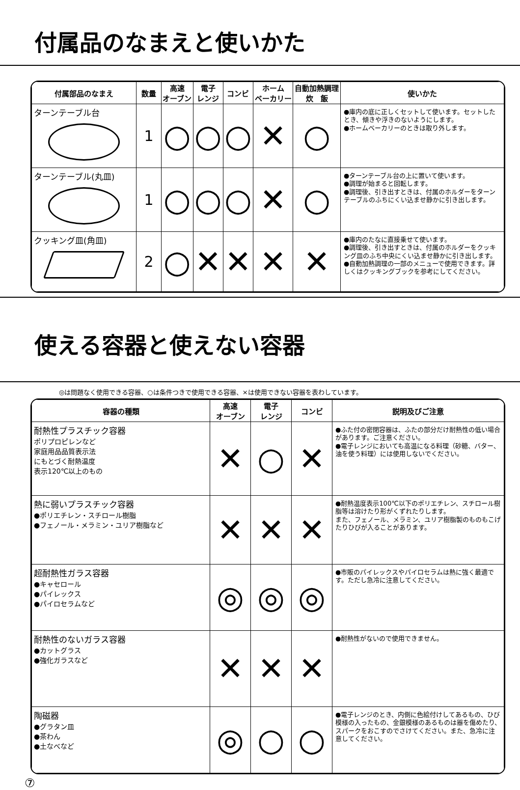付属品のなまえと使いかた
| 付属部品のなまえ | 数量 | 高速 オーブン | 電子 レンジ | コンビ | ホーム ベーカリー | 自動加熱調理 炊 飯 | 使いかた |
| --- | --- | --- | --- | --- | --- | --- | --- |
| ターンテーブル台 | 1 | ○ | ○ | ○ | ✕ | ○ | ●庫内の底に正しくセットして使います。セットしたとき、傾きや浮きのないようにします。 ●ホームベーカリーのときは取り外します。 |
| ターンテーブル(丸皿) | 1 | ○ | ○ | ○ | ✕ | ○ | ●ターンテーブル台の上に置いて使います。 ●調理が始まると回転します。 ●調理後、引き出すときは、付属のホルダーをターンテーブルのふちにくい込ませ静かに引き出します。 |
| クッキング皿(角皿) | 2 | ○ | ✕ | ✕ | ✕ | ✕ | ●庫内のたなに直接乗せて使います。 ●調理後、引き出すときは、付属のホルダーをクッキング皿のふち中央にくい込ませ静かに引き出します。 ●自動加熱調理の一部のメニューで使用できます。詳しくはクッキングブックを参考にしてください。 |
使える容器と使えない容器
◎は問題なく使用できる容器、○は条件つきで使用できる容器、×は使用できない容器を表わしています。
| 容器の種類 | 高速 オーブン | 電子 レンジ | コンビ | 説明及びご注意 |
| --- | --- | --- | --- | --- |
| 耐熱性プラスチック容器 ポリプロピレンなど 家庭用品品質表示法 にもとづく耐熱温度 表示120℃以上のもの | ✕ | ○ | ✕ | ●ふた付の密閉容器は、ふたの部分だけ耐熱性の低い場合があります。ご注意ください。 ●電子レンジにおいても高温になる料理（砂糖、バター、油を使う料理）には使用しないでください。 |
| 熱に弱いプラスチック容器 ●ポリエチレン・スチロール樹脂 ●フェノール・メラミン・ユリア樹脂など | ✕ | ✕ | ✕ | ●耐熱温度表示100℃以下のポリエチレン、スチロール樹脂等は溶けたり形がくずれたりします。 また、フェノール、メラミン、ユリア樹脂製のものもこげたりひびが入ることがあります。 |
| 超耐熱性ガラス容器 ●キャセロール ●パイレックス ●パイロセラムなど | ◎ | ◎ | ◎ | ●市販のパイレックスやパイロセラムは熱に強く最適です。ただし急冷に注意してください。 |
| 耐熱性のないガラス容器 ●カットグラス ●強化ガラスなど | ✕ | ✕ | ✕ | ●耐熱性がないので使用できません。 |
| 陶磁器 ●グラタン皿 ●茶わん ●土なべなど | ◎ | ○ | ○ | ●電子レンジのとき、内側に色絵付けしてあるもの、ひび模様の入ったもの、金銀模様のあるものは器を傷めたり、スパークをおこすのでさけてください。また、急冷に注意してください。 |
⑦